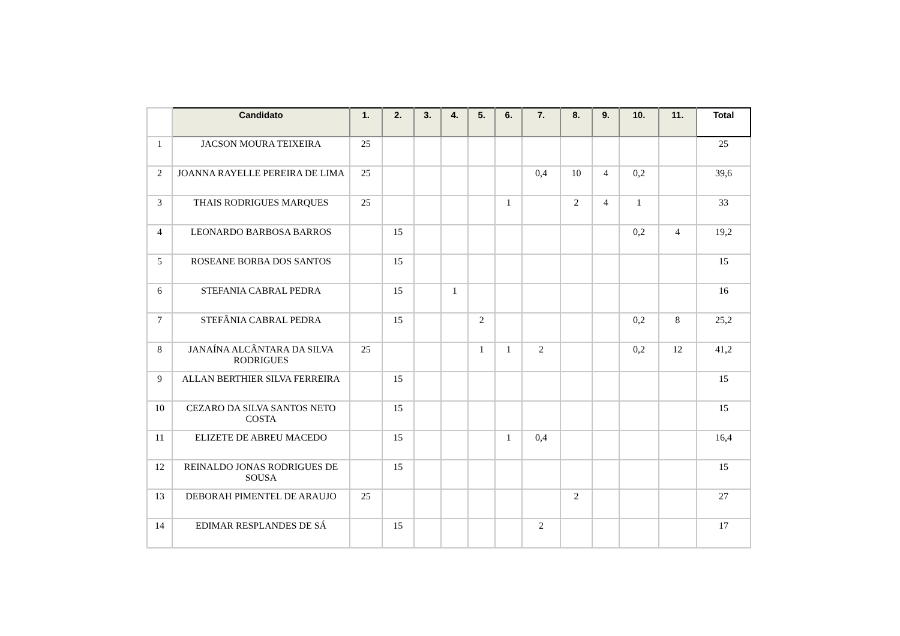| | Candidato | 1. | 2. | 3. | 4. | 5. | 6. | 7. | 8. | 9. | 10. | 11. | Total |
| --- | --- | --- | --- | --- | --- | --- | --- | --- | --- | --- | --- | --- | --- |
| 1 | JACSON MOURA TEIXEIRA | 25 | | | | | | | | | | | 25 |
| 2 | JOANNA RAYELLE PEREIRA DE LIMA | 25 | | | | | | 0,4 | 10 | 4 | 0,2 | | 39,6 |
| 3 | THAIS RODRIGUES MARQUES | 25 | | | | | 1 | | 2 | 4 | 1 | | 33 |
| 4 | LEONARDO BARBOSA BARROS | | 15 | | | | | | | | 0,2 | 4 | 19,2 |
| 5 | ROSEANE BORBA DOS SANTOS | | 15 | | | | | | | | | | 15 |
| 6 | STEFANIA CABRAL PEDRA | | 15 | | 1 | | | | | | | | 16 |
| 7 | STEFÂNIA CABRAL PEDRA | | 15 | | | 2 | | | | | 0,2 | 8 | 25,2 |
| 8 | JANAÍNA ALCÂNTARA DA SILVA RODRIGUES | 25 | | | | 1 | 1 | 2 | | | 0,2 | 12 | 41,2 |
| 9 | ALLAN BERTHIER SILVA FERREIRA | | 15 | | | | | | | | | | 15 |
| 10 | CEZARO DA SILVA SANTOS NETO COSTA | | 15 | | | | | | | | | | 15 |
| 11 | ELIZETE DE ABREU MACEDO | | 15 | | | | 1 | 0,4 | | | | | 16,4 |
| 12 | REINALDO JONAS RODRIGUES DE SOUSA | | 15 | | | | | | | | | | 15 |
| 13 | DEBORAH PIMENTEL DE ARAUJO | 25 | | | | | | | 2 | | | | 27 |
| 14 | EDIMAR RESPLANDES DE SÁ | | 15 | | | | | 2 | | | | | 17 |